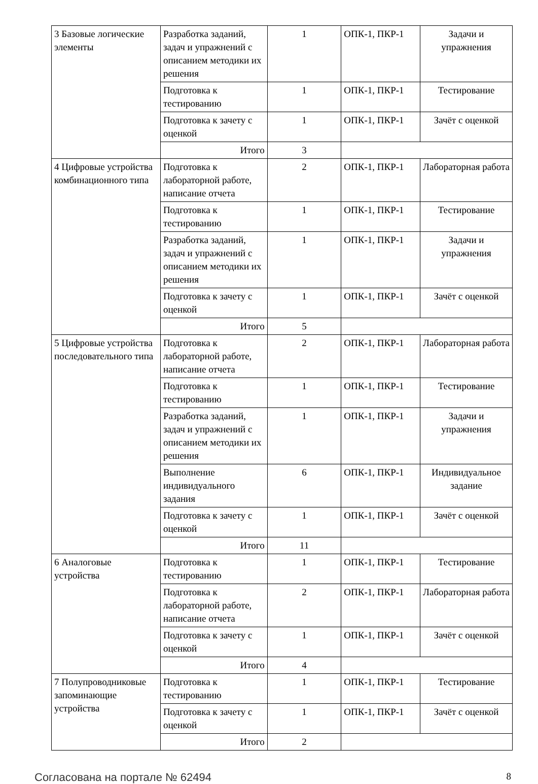| 3 Базовые логические элементы | Разработка заданий, задач и упражнений с описанием методики их решения | 1 | ОПК-1, ПКР-1 | Задачи и упражнения |
| | Подготовка к тестированию | 1 | ОПК-1, ПКР-1 | Тестирование |
| | Подготовка к зачету с оценкой | 1 | ОПК-1, ПКР-1 | Зачёт с оценкой |
| | Итого | 3 | | |
| 4 Цифровые устройства комбинационного типа | Подготовка к лабораторной работе, написание отчета | 2 | ОПК-1, ПКР-1 | Лабораторная работа |
| | Подготовка к тестированию | 1 | ОПК-1, ПКР-1 | Тестирование |
| | Разработка заданий, задач и упражнений с описанием методики их решения | 1 | ОПК-1, ПКР-1 | Задачи и упражнения |
| | Подготовка к зачету с оценкой | 1 | ОПК-1, ПКР-1 | Зачёт с оценкой |
| | Итого | 5 | | |
| 5 Цифровые устройства последовательного типа | Подготовка к лабораторной работе, написание отчета | 2 | ОПК-1, ПКР-1 | Лабораторная работа |
| | Подготовка к тестированию | 1 | ОПК-1, ПКР-1 | Тестирование |
| | Разработка заданий, задач и упражнений с описанием методики их решения | 1 | ОПК-1, ПКР-1 | Задачи и упражнения |
| | Выполнение индивидуального задания | 6 | ОПК-1, ПКР-1 | Индивидуальное задание |
| | Подготовка к зачету с оценкой | 1 | ОПК-1, ПКР-1 | Зачёт с оценкой |
| | Итого | 11 | | |
| 6 Аналоговые устройства | Подготовка к тестированию | 1 | ОПК-1, ПКР-1 | Тестирование |
| | Подготовка к лабораторной работе, написание отчета | 2 | ОПК-1, ПКР-1 | Лабораторная работа |
| | Подготовка к зачету с оценкой | 1 | ОПК-1, ПКР-1 | Зачёт с оценкой |
| | Итого | 4 | | |
| 7 Полупроводниковые запоминающие устройства | Подготовка к тестированию | 1 | ОПК-1, ПКР-1 | Тестирование |
| | Подготовка к зачету с оценкой | 1 | ОПК-1, ПКР-1 | Зачёт с оценкой |
| | Итого | 2 | | |
Согласована на портале № 62494 8